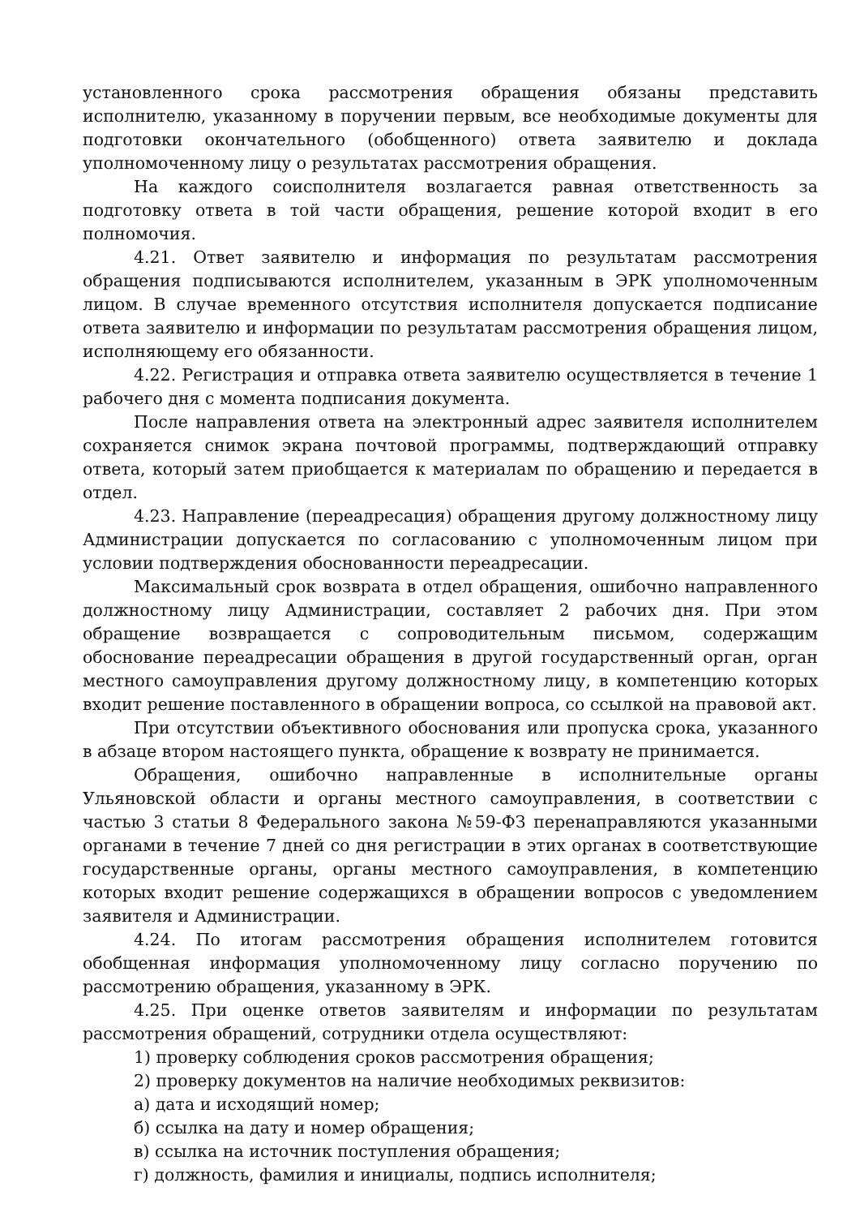установленного срока рассмотрения обращения обязаны представить исполнителю, указанному в поручении первым, все необходимые документы для подготовки окончательного (обобщенного) ответа заявителю и доклада уполномоченному лицу о результатах рассмотрения обращения.
На каждого соисполнителя возлагается равная ответственность за подготовку ответа в той части обращения, решение которой входит в его полномочия.
4.21. Ответ заявителю и информация по результатам рассмотрения обращения подписываются исполнителем, указанным в ЭРК уполномоченным лицом. В случае временного отсутствия исполнителя допускается подписание ответа заявителю и информации по результатам рассмотрения обращения лицом, исполняющему его обязанности.
4.22. Регистрация и отправка ответа заявителю осуществляется в течение 1 рабочего дня с момента подписания документа.
После направления ответа на электронный адрес заявителя исполнителем сохраняется снимок экрана почтовой программы, подтверждающий отправку ответа, который затем приобщается к материалам по обращению и передается в отдел.
4.23. Направление (переадресация) обращения другому должностному лицу Администрации допускается по согласованию с уполномоченным лицом при условии подтверждения обоснованности переадресации.
Максимальный срок возврата в отдел обращения, ошибочно направленного должностному лицу Администрации, составляет 2 рабочих дня. При этом обращение возвращается с сопроводительным письмом, содержащим обоснование переадресации обращения в другой государственный орган, орган местного самоуправления другому должностному лицу, в компетенцию которых входит решение поставленного в обращении вопроса, со ссылкой на правовой акт.
При отсутствии объективного обоснования или пропуска срока, указанного в абзаце втором настоящего пункта, обращение к возврату не принимается.
Обращения, ошибочно направленные в исполнительные органы Ульяновской области и органы местного самоуправления, в соответствии с частью 3 статьи 8 Федерального закона №59-ФЗ перенаправляются указанными органами в течение 7 дней со дня регистрации в этих органах в соответствующие государственные органы, органы местного самоуправления, в компетенцию которых входит решение содержащихся в обращении вопросов с уведомлением заявителя и Администрации.
4.24. По итогам рассмотрения обращения исполнителем готовится обобщенная информация уполномоченному лицу согласно поручению по рассмотрению обращения, указанному в ЭРК.
4.25. При оценке ответов заявителям и информации по результатам рассмотрения обращений, сотрудники отдела осуществляют:
1) проверку соблюдения сроков рассмотрения обращения;
2) проверку документов на наличие необходимых реквизитов:
а) дата и исходящий номер;
б) ссылка на дату и номер обращения;
в) ссылка на источник поступления обращения;
г) должность, фамилия и инициалы, подпись исполнителя;